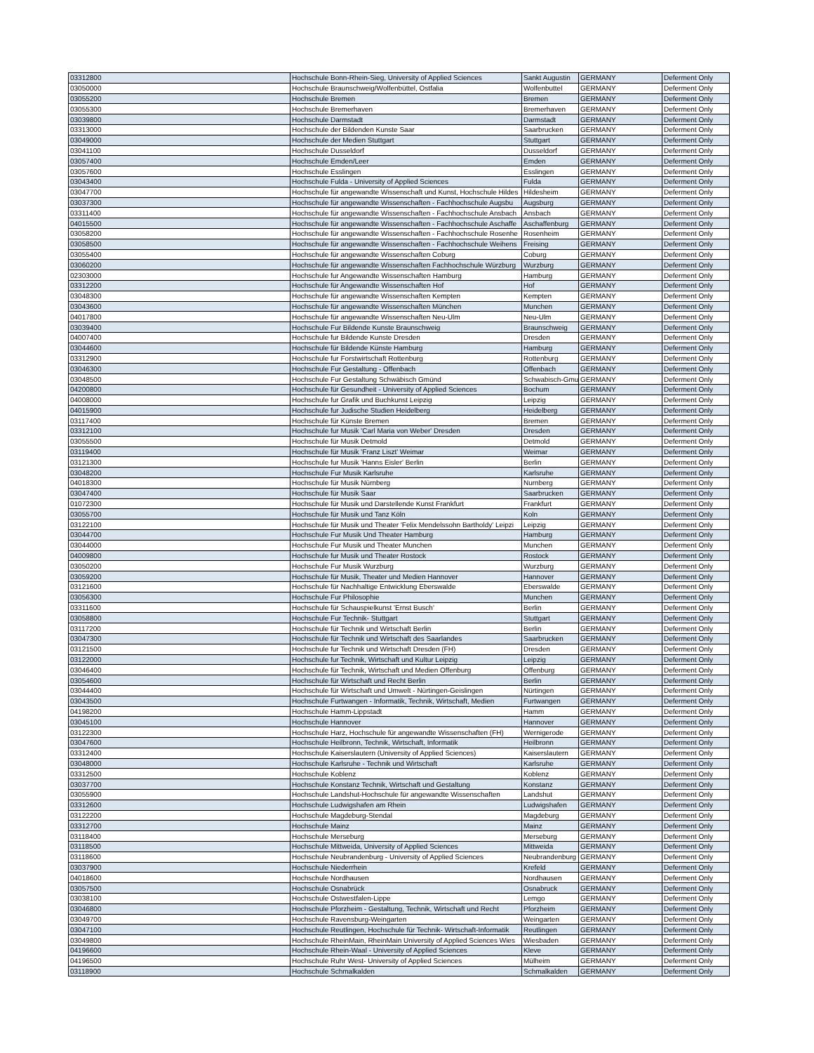| 03312800 | Hochschule Bonn-Rhein-Sieg, University of Applied Sciences | Sankt Augustin | GERMANY | Deferment Only |
| 03050000 | Hochschule Braunschweig/Wolfenbüttel, Ostfalia | Wolfenbuttel | GERMANY | Deferment Only |
| 03055200 | Hochschule Bremen | Bremen | GERMANY | Deferment Only |
| 03055300 | Hochschule Bremerhaven | Bremerhaven | GERMANY | Deferment Only |
| 03039800 | Hochschule Darmstadt | Darmstadt | GERMANY | Deferment Only |
| 03313000 | Hochschule der Bildenden Kunste Saar | Saarbrucken | GERMANY | Deferment Only |
| 03049000 | Hochschule der Medien Stuttgart | Stuttgart | GERMANY | Deferment Only |
| 03041100 | Hochschule Dusseldorf | Dusseldorf | GERMANY | Deferment Only |
| 03057400 | Hochschule Emden/Leer | Emden | GERMANY | Deferment Only |
| 03057600 | Hochschule Esslingen | Esslingen | GERMANY | Deferment Only |
| 03043400 | Hochschule Fulda - University of Applied Sciences | Fulda | GERMANY | Deferment Only |
| 03047700 | Hochschule für angewandte Wissenschaft und Kunst, Hochschule Hildes | Hildesheim | GERMANY | Deferment Only |
| 03037300 | Hochschule für angewandte Wissenschaften - Fachhochschule Augsbu | Augsburg | GERMANY | Deferment Only |
| 03311400 | Hochschule für angewandte Wissenschaften - Fachhochschule Ansbach | Ansbach | GERMANY | Deferment Only |
| 04015500 | Hochschule für angewandte Wissenschaften - Fachhochschule Aschaffe | Aschaffenburg | GERMANY | Deferment Only |
| 03058200 | Hochschule für angewandte Wissenschaften - Fachhochschule Rosenhe | Rosenheim | GERMANY | Deferment Only |
| 03058500 | Hochschule für angewandte Wissenschaften - Fachhochschule Weihens | Freising | GERMANY | Deferment Only |
| 03055400 | Hochschule für angewandte Wissenschaften Coburg | Coburg | GERMANY | Deferment Only |
| 03060200 | Hochschule für angewandte Wissenschaften Fachhochschule Würzburg | Wurzburg | GERMANY | Deferment Only |
| 02303000 | Hochschule fur Angewandte Wissenschaften Hamburg | Hamburg | GERMANY | Deferment Only |
| 03312200 | Hochschule für Angewandte Wissenschaften Hof | Hof | GERMANY | Deferment Only |
| 03048300 | Hochschule für angewandte Wissenschaften Kempten | Kempten | GERMANY | Deferment Only |
| 03043600 | Hochschule für angewandte Wissenschaften München | Munchen | GERMANY | Deferment Only |
| 04017800 | Hochschule für angewandte Wissenschaften Neu-Ulm | Neu-Ulm | GERMANY | Deferment Only |
| 03039400 | Hochschule Fur Bildende Kunste Braunschweig | Braunschweig | GERMANY | Deferment Only |
| 04007400 | Hochschule fur Bildende Kunste Dresden | Dresden | GERMANY | Deferment Only |
| 03044600 | Hochschule für Bildende Künste Hamburg | Hamburg | GERMANY | Deferment Only |
| 03312900 | Hochschule fur Forstwirtschaft Rottenburg | Rottenburg | GERMANY | Deferment Only |
| 03046300 | Hochschule Fur Gestaltung - Offenbach | Offenbach | GERMANY | Deferment Only |
| 03048500 | Hochschule Fur Gestaltung Schwäbisch Gmünd | Schwabisch-Gmu | GERMANY | Deferment Only |
| 04200800 | Hochschule für Gesundheit - University of Applied Sciences | Bochum | GERMANY | Deferment Only |
| 04008000 | Hochschule fur Grafik und Buchkunst Leipzig | Leipzig | GERMANY | Deferment Only |
| 04015900 | Hochschule fur Judische Studien Heidelberg | Heidelberg | GERMANY | Deferment Only |
| 03117400 | Hochschule für Künste Bremen | Bremen | GERMANY | Deferment Only |
| 03312100 | Hochschule fur Musik 'Carl Maria von Weber' Dresden | Dresden | GERMANY | Deferment Only |
| 03055500 | Hochschule für Musik Detmold | Detmold | GERMANY | Deferment Only |
| 03119400 | Hochschule für Musik 'Franz Liszt' Weimar | Weimar | GERMANY | Deferment Only |
| 03121300 | Hochschule fur Musik 'Hanns Eisler' Berlin | Berlin | GERMANY | Deferment Only |
| 03048200 | Hochschule Fur Musik Karlsruhe | Karlsruhe | GERMANY | Deferment Only |
| 04018300 | Hochschule für Musik Nürnberg | Nurnberg | GERMANY | Deferment Only |
| 03047400 | Hochschule für Musik Saar | Saarbrucken | GERMANY | Deferment Only |
| 01072300 | Hochschule für Musik und Darstellende Kunst Frankfurt | Frankfurt | GERMANY | Deferment Only |
| 03055700 | Hochschule für Musik und Tanz Köln | Koln | GERMANY | Deferment Only |
| 03122100 | Hochschule für Musik und Theater 'Felix Mendelssohn Bartholdy' Leipzi | Leipzig | GERMANY | Deferment Only |
| 03044700 | Hochschule Fur Musik Und Theater Hamburg | Hamburg | GERMANY | Deferment Only |
| 03044000 | Hochschule Fur Musik und Theater Munchen | Munchen | GERMANY | Deferment Only |
| 04009800 | Hochschule fur Musik und Theater Rostock | Rostock | GERMANY | Deferment Only |
| 03050200 | Hochschule Fur Musik Wurzburg | Wurzburg | GERMANY | Deferment Only |
| 03059200 | Hochschule für Musik, Theater und Medien Hannover | Hannover | GERMANY | Deferment Only |
| 03121600 | Hochschule für Nachhaltige Entwicklung Eberswalde | Eberswalde | GERMANY | Deferment Only |
| 03056300 | Hochschule Fur Philosophie | Munchen | GERMANY | Deferment Only |
| 03311600 | Hochschule für Schauspielkunst 'Ernst Busch' | Berlin | GERMANY | Deferment Only |
| 03058800 | Hochschule Fur Technik- Stuttgart | Stuttgart | GERMANY | Deferment Only |
| 03117200 | Hochschule für Technik und Wirtschaft Berlin | Berlin | GERMANY | Deferment Only |
| 03047300 | Hochschule für Technik und Wirtschaft des Saarlandes | Saarbrucken | GERMANY | Deferment Only |
| 03121500 | Hochschule fur Technik und Wirtschaft Dresden (FH) | Dresden | GERMANY | Deferment Only |
| 03122000 | Hochschule fur Technik, Wirtschaft und Kultur Leipzig | Leipzig | GERMANY | Deferment Only |
| 03046400 | Hochschule für Technik, Wirtschaft und Medien Offenburg | Offenburg | GERMANY | Deferment Only |
| 03054600 | Hochschule für Wirtschaft und Recht Berlin | Berlin | GERMANY | Deferment Only |
| 03044400 | Hochschule für Wirtschaft und Umwelt - Nürtingen-Geislingen | Nürtingen | GERMANY | Deferment Only |
| 03043500 | Hochschule Furtwangen - Informatik, Technik, Wirtschaft, Medien | Furtwangen | GERMANY | Deferment Only |
| 04198200 | Hochschule Hamm-Lippstadt | Hamm | GERMANY | Deferment Only |
| 03045100 | Hochschule Hannover | Hannover | GERMANY | Deferment Only |
| 03122300 | Hochschule Harz, Hochschule für angewandte Wissenschaften (FH) | Wernigerode | GERMANY | Deferment Only |
| 03047600 | Hochschule Heilbronn, Technik, Wirtschaft, Informatik | Heilbronn | GERMANY | Deferment Only |
| 03312400 | Hochschule Kaiserslautern (University of Applied Sciences) | Kaiserslautern | GERMANY | Deferment Only |
| 03048000 | Hochschule Karlsruhe - Technik und Wirtschaft | Karlsruhe | GERMANY | Deferment Only |
| 03312500 | Hochschule Koblenz | Koblenz | GERMANY | Deferment Only |
| 03037700 | Hochschule Konstanz Technik, Wirtschaft und Gestaltung | Konstanz | GERMANY | Deferment Only |
| 03055900 | Hochschule Landshut-Hochschule für angewandte Wissenschaften | Landshut | GERMANY | Deferment Only |
| 03312600 | Hochschule Ludwigshafen am Rhein | Ludwigshafen | GERMANY | Deferment Only |
| 03122200 | Hochschule Magdeburg-Stendal | Magdeburg | GERMANY | Deferment Only |
| 03312700 | Hochschule Mainz | Mainz | GERMANY | Deferment Only |
| 03118400 | Hochschule Merseburg | Merseburg | GERMANY | Deferment Only |
| 03118500 | Hochschule Mittweida, University of Applied Sciences | Mittweida | GERMANY | Deferment Only |
| 03118600 | Hochschule Neubrandenburg - University of Applied Sciences | Neubrandenburg | GERMANY | Deferment Only |
| 03037900 | Hochschule Niederrhein | Krefeld | GERMANY | Deferment Only |
| 04018600 | Hochschule Nordhausen | Nordhausen | GERMANY | Deferment Only |
| 03057500 | Hochschule Osnabrück | Osnabruck | GERMANY | Deferment Only |
| 03038100 | Hochschule Ostwestfalen-Lippe | Lemgo | GERMANY | Deferment Only |
| 03046800 | Hochschule Pforzheim - Gestaltung, Technik, Wirtschaft und Recht | Pforzheim | GERMANY | Deferment Only |
| 03049700 | Hochschule Ravensburg-Weingarten | Weingarten | GERMANY | Deferment Only |
| 03047100 | Hochschule Reutlingen, Hochschule für Technik- Wirtschaft-Informatik | Reutlingen | GERMANY | Deferment Only |
| 03049800 | Hochschule RheinMain, RheinMain University of Applied Sciences Wies | Wiesbaden | GERMANY | Deferment Only |
| 04196600 | Hochschule Rhein-Waal - University of Applied Sciences | Kleve | GERMANY | Deferment Only |
| 04196500 | Hochschule Ruhr West- University of Applied Sciences | Mülheim | GERMANY | Deferment Only |
| 03118900 | Hochschule Schmalkalden | Schmalkalden | GERMANY | Deferment Only |